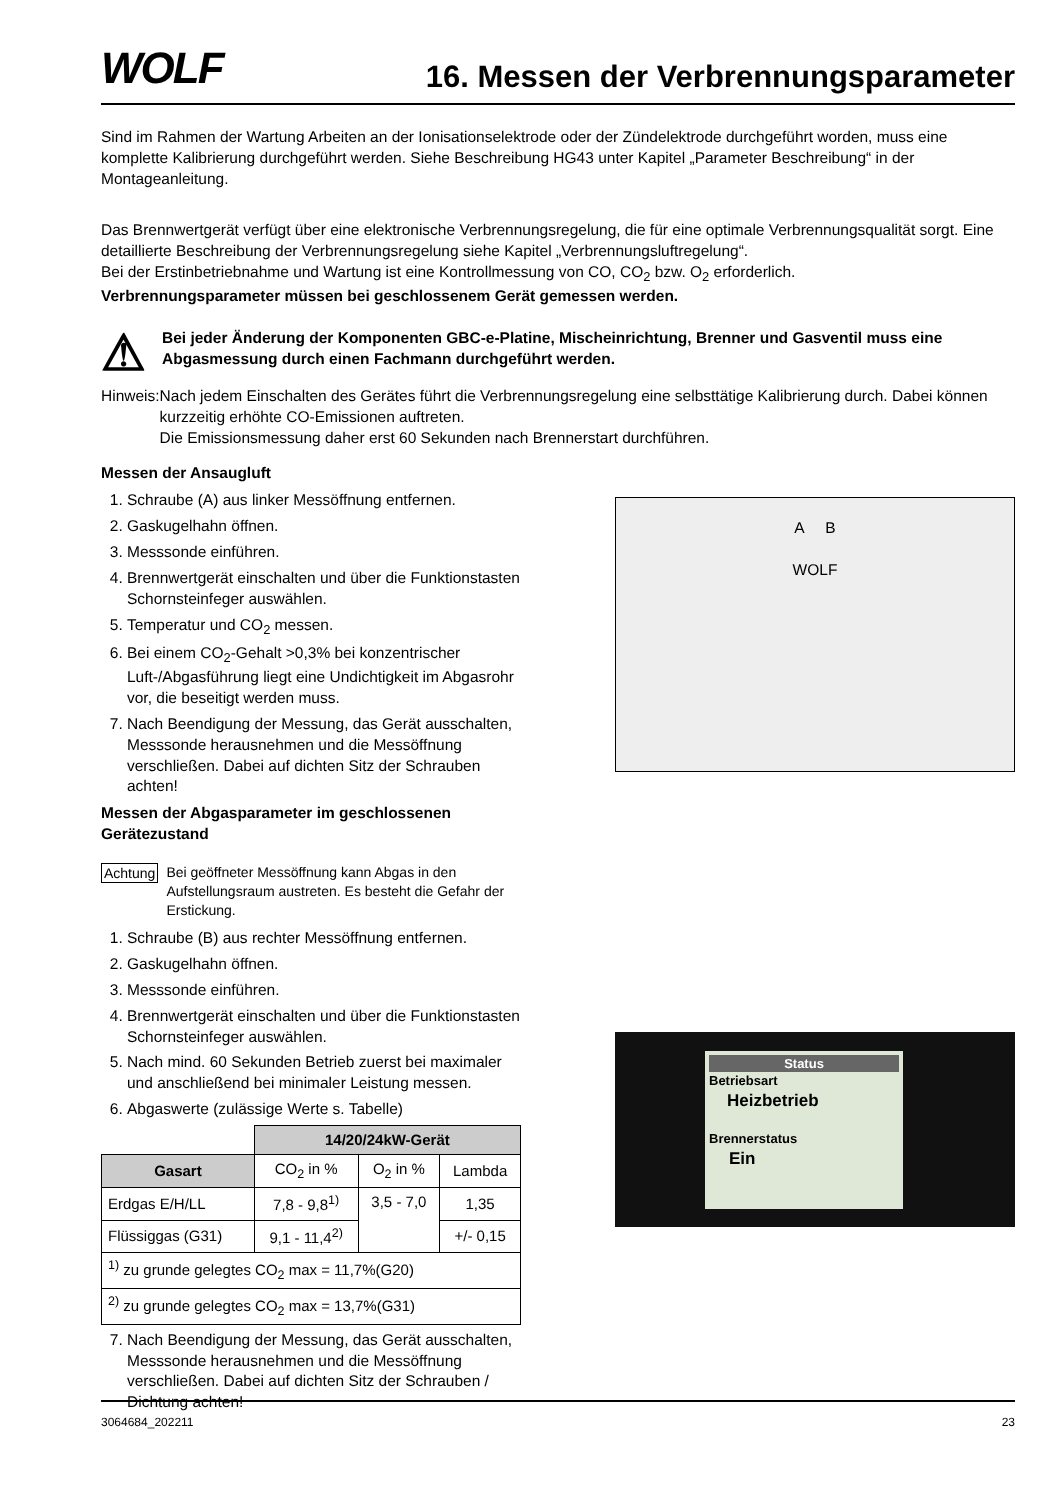WOLF
16. Messen der Verbrennungsparameter
Sind im Rahmen der Wartung Arbeiten an der Ionisationselektrode oder der Zündelektrode durchgeführt worden, muss eine komplette Kalibrierung durchgeführt werden. Siehe Beschreibung HG43 unter Kapitel „Parameter Beschreibung“ in der Montageanleitung.
Das Brennwertgerät verfügt über eine elektronische Verbrennungsregelung, die für eine optimale Verbrennungsqualität sorgt. Eine detaillierte Beschreibung der Verbrennungsregelung siehe Kapitel „Verbrennungsluftregelung“.
Bei der Erstinbetriebnahme und Wartung ist eine Kontrollmessung von CO, CO<sub>2</sub> bzw. O<sub>2</sub> erforderlich.
Verbrennungsparameter müssen bei geschlossenem Gerät gemessen werden.
⚠
Bei jeder Änderung der Komponenten GBC-e-Platine, Mischeinrichtung, Brenner und Gasventil muss eine Abgasmessung durch einen Fachmann durchgeführt werden.
Hinweis: Nach jedem Einschalten des Gerätes führt die Verbrennungsregelung eine selbsttätige Kalibrierung durch. Dabei können kurzzeitig erhöhte CO-Emissionen auftreten.
Die Emissionsmessung daher erst 60 Sekunden nach Brennerstart durchführen.
Messen der Ansaugluft
1. Schraube (A) aus linker Messöffnung entfernen.
2. Gaskugelhahn öffnen.
3. Messsonde einführen.
4. Brennwertgerät einschalten und über die Funktionstasten Schornsteinfeger auswählen.
5. Temperatur und CO<sub>2</sub> messen.
6. Bei einem CO<sub>2</sub>-Gehalt >0,3% bei konzentrischer Luft-/Abgasführung liegt eine Undichtigkeit im Abgasrohr vor, die beseitigt werden muss.
7. Nach Beendigung der Messung, das Gerät ausschalten, Messsonde herausnehmen und die Messöffnung verschließen. Dabei auf dichten Sitz der Schrauben achten!
Messen der Abgasparameter im geschlossenen Gerätezustand
Achtung Bei geöffneter Messöffnung kann Abgas in den Aufstellungsraum austreten. Es besteht die Gefahr der Erstickung.
1. Schraube (B) aus rechter Messöffnung entfernen.
2. Gaskugelhahn öffnen.
3. Messsonde einführen.
4. Brennwertgerät einschalten und über die Funktionstasten Schornsteinfeger auswählen.
5. Nach mind. 60 Sekunden Betrieb zuerst bei maximaler und anschließend bei minimaler Leistung messen.
6. Abgaswerte (zulässige Werte s. Tabelle)
| | 14/20/24kW-Gerät | | |
| Gasart | CO<sub>2</sub> in % | O<sub>2</sub> in % | Lambda |
| Erdgas E/H/LL | 7,8 - 9,8<sup>1)</sup> | 3,5 - 7,0 | 1,35 |
| Flüssiggas (G31) | 9,1 - 11,4<sup>2)</sup> | | +/- 0,15 |
| <sup>1)</sup> zu grunde gelegtes CO<sub>2</sub> max = 11,7%(G20) | | | |
| <sup>2)</sup> zu grunde gelegtes CO<sub>2</sub> max = 13,7%(G31) | | | |
7. Nach Beendigung der Messung, das Gerät ausschalten, Messsonde herausnehmen und die Messöffnung verschließen. Dabei auf dichten Sitz der Schrauben / Dichtung achten!
A B
WOLF
Status
Betriebsart
Heizbetrieb
Brennerstatus
Ein
3064684_202211 23